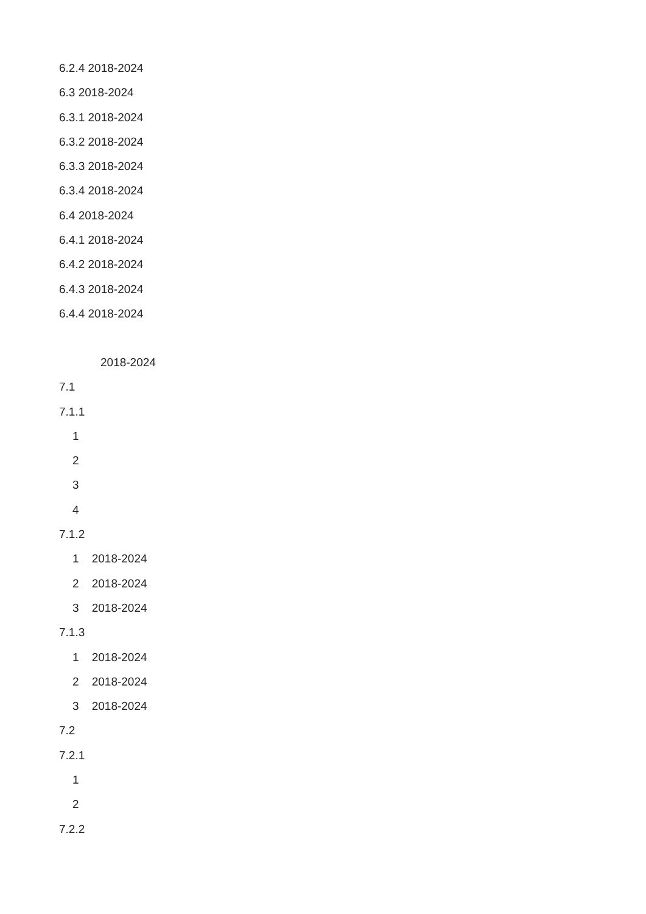6.2.4 2018-2024
6.3 2018-2024
6.3.1 2018-2024
6.3.2 2018-2024
6.3.3 2018-2024
6.3.4 2018-2024
6.4 2018-2024
6.4.1 2018-2024
6.4.2 2018-2024
6.4.3 2018-2024
6.4.4 2018-2024
2018-2024
7.1
7.1.1
1
2
3
4
7.1.2
1 2018-2024
2 2018-2024
3 2018-2024
7.1.3
1 2018-2024
2 2018-2024
3 2018-2024
7.2
7.2.1
1
2
7.2.2